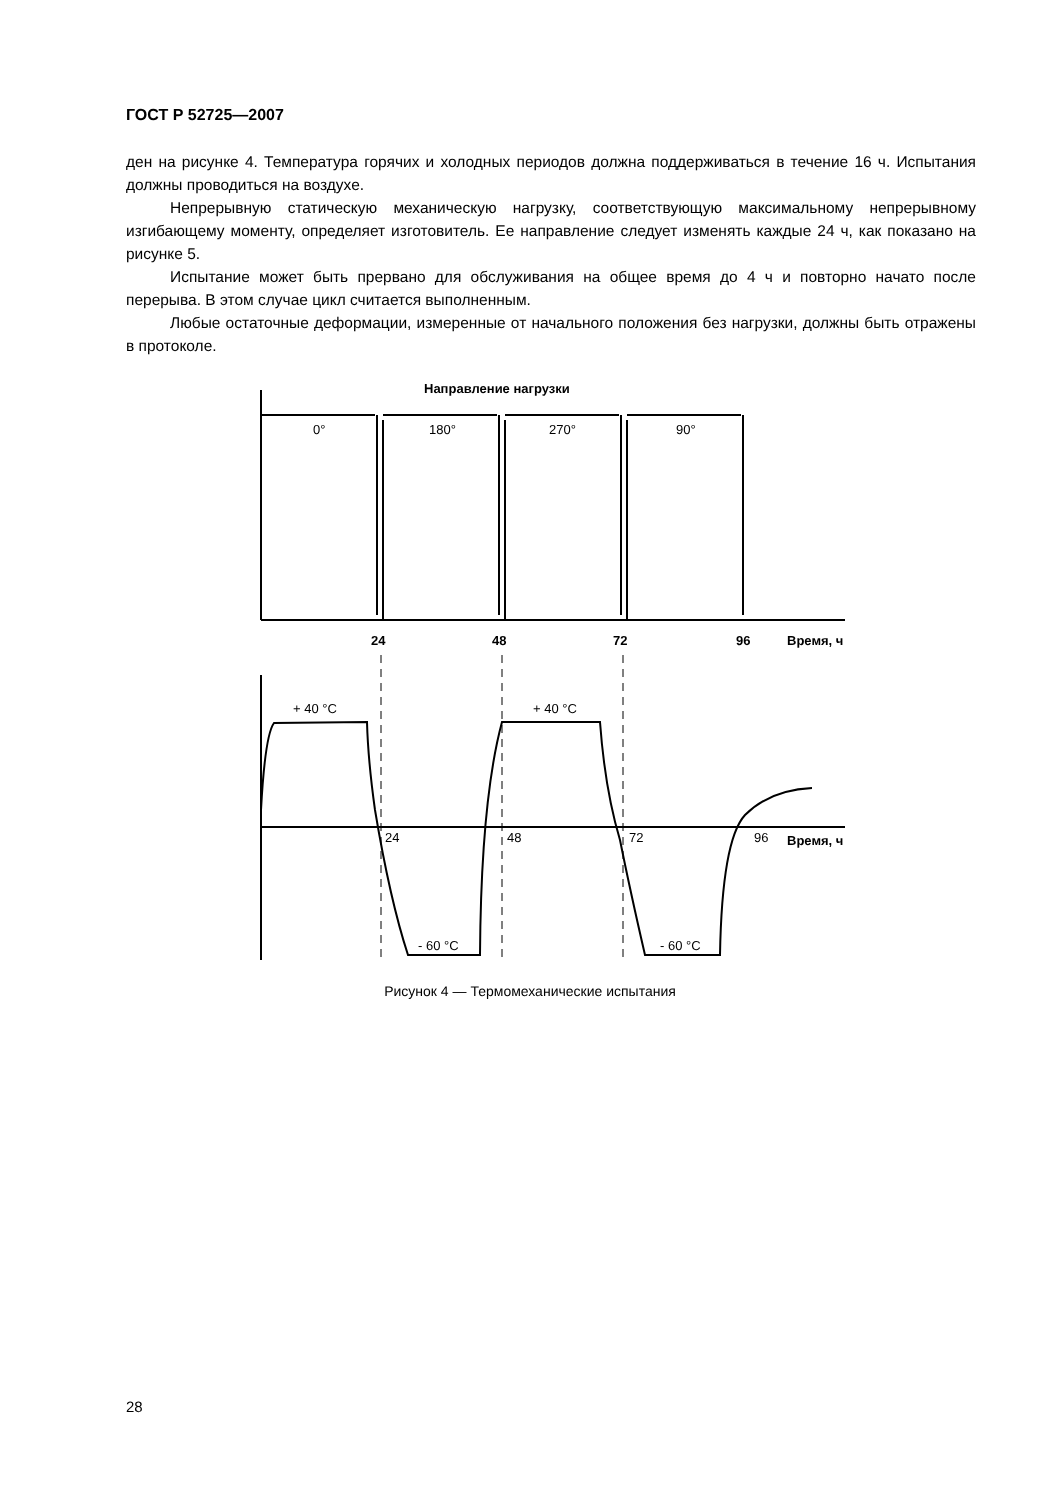ГОСТ Р 52725—2007
ден на рисунке 4. Температура горячих и холодных периодов должна поддерживаться в течение 16 ч. Испытания должны проводиться на воздухе.
Непрерывную статическую механическую нагрузку, соответствующую максимальному непрерывному изгибающему моменту, определяет изготовитель. Ее направление следует изменять каждые 24 ч, как показано на рисунке 5.
Испытание может быть прервано для обслуживания на общее время до 4 ч и повторно начато после перерыва. В этом случае цикл считается выполненным.
Любые остаточные деформации, измеренные от начального положения без нагрузки, должны быть отражены в протоколе.
Направление нагрузки
0°
180°
270°
90°
24
48
72
96
Время, ч
+ 40 °C
+ 40 °C
24
48
72
96
Время, ч
- 60 °C
- 60 °C
Рисунок 4 — Термомеханические испытания
28